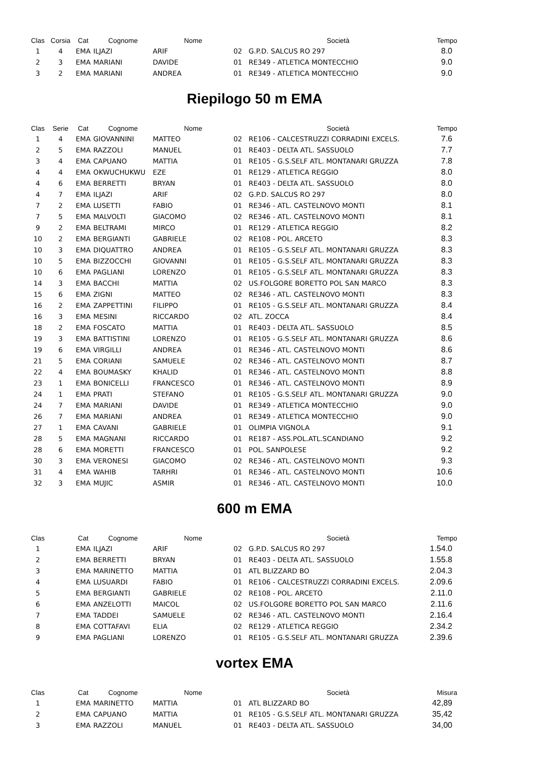| Clas | Corsia | Cat | Cognome | Nome | | Società | Tempo |
| --- | --- | --- | --- | --- | --- | --- | --- |
| 1 | 4 | EMA | ILJAZI | ARIF | 02 | G.P.D. SALCUS RO 297 | 8.0 |
| 2 | 3 | EMA | MARIANI | DAVIDE | 01 | RE349 - ATLETICA MONTECCHIO | 9.0 |
| 3 | 2 | EMA | MARIANI | ANDREA | 01 | RE349 - ATLETICA MONTECCHIO | 9.0 |
Riepilogo 50 m EMA
| Clas | Serie | Cat | Cognome | Nome | | Società | Tempo |
| --- | --- | --- | --- | --- | --- | --- | --- |
| 1 | 4 | EMA | GIOVANNINI | MATTEO | 02 | RE106 - CALCESTRUZZI CORRADINI EXCELS. | 7.6 |
| 2 | 5 | EMA | RAZZOLI | MANUEL | 01 | RE403 - DELTA ATL. SASSUOLO | 7.7 |
| 3 | 4 | EMA | CAPUANO | MATTIA | 01 | RE105 - G.S.SELF ATL. MONTANARI GRUZZA | 7.8 |
| 4 | 4 | EMA | OKWUCHUKWU | EZE | 01 | RE129 - ATLETICA REGGIO | 8.0 |
| 4 | 6 | EMA | BERRETTI | BRYAN | 01 | RE403 - DELTA ATL. SASSUOLO | 8.0 |
| 4 | 7 | EMA | ILJAZI | ARIF | 02 | G.P.D. SALCUS RO 297 | 8.0 |
| 7 | 2 | EMA | LUSETTI | FABIO | 01 | RE346 - ATL. CASTELNOVO MONTI | 8.1 |
| 7 | 5 | EMA | MALVOLTI | GIACOMO | 02 | RE346 - ATL. CASTELNOVO MONTI | 8.1 |
| 9 | 2 | EMA | BELTRAMI | MIRCO | 01 | RE129 - ATLETICA REGGIO | 8.2 |
| 10 | 2 | EMA | BERGIANTI | GABRIELE | 02 | RE108 - POL. ARCETO | 8.3 |
| 10 | 3 | EMA | DIQUATTRO | ANDREA | 01 | RE105 - G.S.SELF ATL. MONTANARI GRUZZA | 8.3 |
| 10 | 5 | EMA | BIZZOCCHI | GIOVANNI | 01 | RE105 - G.S.SELF ATL. MONTANARI GRUZZA | 8.3 |
| 10 | 6 | EMA | PAGLIANI | LORENZO | 01 | RE105 - G.S.SELF ATL. MONTANARI GRUZZA | 8.3 |
| 14 | 3 | EMA | BACCHI | MATTIA | 02 | US.FOLGORE BORETTO POL SAN MARCO | 8.3 |
| 15 | 6 | EMA | ZIGNI | MATTEO | 02 | RE346 - ATL. CASTELNOVO MONTI | 8.3 |
| 16 | 2 | EMA | ZAPPETTINI | FILIPPO | 01 | RE105 - G.S.SELF ATL. MONTANARI GRUZZA | 8.4 |
| 16 | 3 | EMA | MESINI | RICCARDO | 02 | ATL. ZOCCA | 8.4 |
| 18 | 2 | EMA | FOSCATO | MATTIA | 01 | RE403 - DELTA ATL. SASSUOLO | 8.5 |
| 19 | 3 | EMA | BATTISTINI | LORENZO | 01 | RE105 - G.S.SELF ATL. MONTANARI GRUZZA | 8.6 |
| 19 | 6 | EMA | VIRGILLI | ANDREA | 01 | RE346 - ATL. CASTELNOVO MONTI | 8.6 |
| 21 | 5 | EMA | CORIANI | SAMUELE | 02 | RE346 - ATL. CASTELNOVO MONTI | 8.7 |
| 22 | 4 | EMA | BOUMASKY | KHALID | 01 | RE346 - ATL. CASTELNOVO MONTI | 8.8 |
| 23 | 1 | EMA | BONICELLI | FRANCESCO | 01 | RE346 - ATL. CASTELNOVO MONTI | 8.9 |
| 24 | 1 | EMA | PRATI | STEFANO | 01 | RE105 - G.S.SELF ATL. MONTANARI GRUZZA | 9.0 |
| 24 | 7 | EMA | MARIANI | DAVIDE | 01 | RE349 - ATLETICA MONTECCHIO | 9.0 |
| 26 | 7 | EMA | MARIANI | ANDREA | 01 | RE349 - ATLETICA MONTECCHIO | 9.0 |
| 27 | 1 | EMA | CAVANI | GABRIELE | 01 | OLIMPIA VIGNOLA | 9.1 |
| 28 | 5 | EMA | MAGNANI | RICCARDO | 01 | RE187 - ASS.POL.ATL.SCANDIANO | 9.2 |
| 28 | 6 | EMA | MORETTI | FRANCESCO | 01 | POL. SANPOLESE | 9.2 |
| 30 | 3 | EMA | VERONESI | GIACOMO | 02 | RE346 - ATL. CASTELNOVO MONTI | 9.3 |
| 31 | 4 | EMA | WAHIB | TARHRI | 01 | RE346 - ATL. CASTELNOVO MONTI | 10.6 |
| 32 | 3 | EMA | MUJIC | ASMIR | 01 | RE346 - ATL. CASTELNOVO MONTI | 10.0 |
600 m EMA
| Clas | | Cat | Cognome | Nome | | Società | Tempo |
| --- | --- | --- | --- | --- | --- | --- | --- |
| 1 | | EMA | ILJAZI | ARIF | 02 | G.P.D. SALCUS RO 297 | 1.54.0 |
| 2 | | EMA | BERRETTI | BRYAN | 01 | RE403 - DELTA ATL. SASSUOLO | 1.55.8 |
| 3 | | EMA | MARINETTO | MATTIA | 01 | ATL BLIZZARD BO | 2.04.3 |
| 4 | | EMA | LUSUARDI | FABIO | 01 | RE106 - CALCESTRUZZI CORRADINI EXCELS. | 2.09.6 |
| 5 | | EMA | BERGIANTI | GABRIELE | 02 | RE108 - POL. ARCETO | 2.11.0 |
| 6 | | EMA | ANZELOTTI | MAICOL | 02 | US.FOLGORE BORETTO POL SAN MARCO | 2.11.6 |
| 7 | | EMA | TADDEI | SAMUELE | 02 | RE346 - ATL. CASTELNOVO MONTI | 2.16.4 |
| 8 | | EMA | COTTAFAVI | ELIA | 02 | RE129 - ATLETICA REGGIO | 2.34.2 |
| 9 | | EMA | PAGLIANI | LORENZO | 01 | RE105 - G.S.SELF ATL. MONTANARI GRUZZA | 2.39.6 |
vortex EMA
| Clas | | Cat | Cognome | Nome | | Società | Misura |
| --- | --- | --- | --- | --- | --- | --- | --- |
| 1 | | EMA | MARINETTO | MATTIA | 01 | ATL BLIZZARD BO | 42,89 |
| 2 | | EMA | CAPUANO | MATTIA | 01 | RE105 - G.S.SELF ATL. MONTANARI GRUZZA | 35,42 |
| 3 | | EMA | RAZZOLI | MANUEL | 01 | RE403 - DELTA ATL. SASSUOLO | 34,00 |